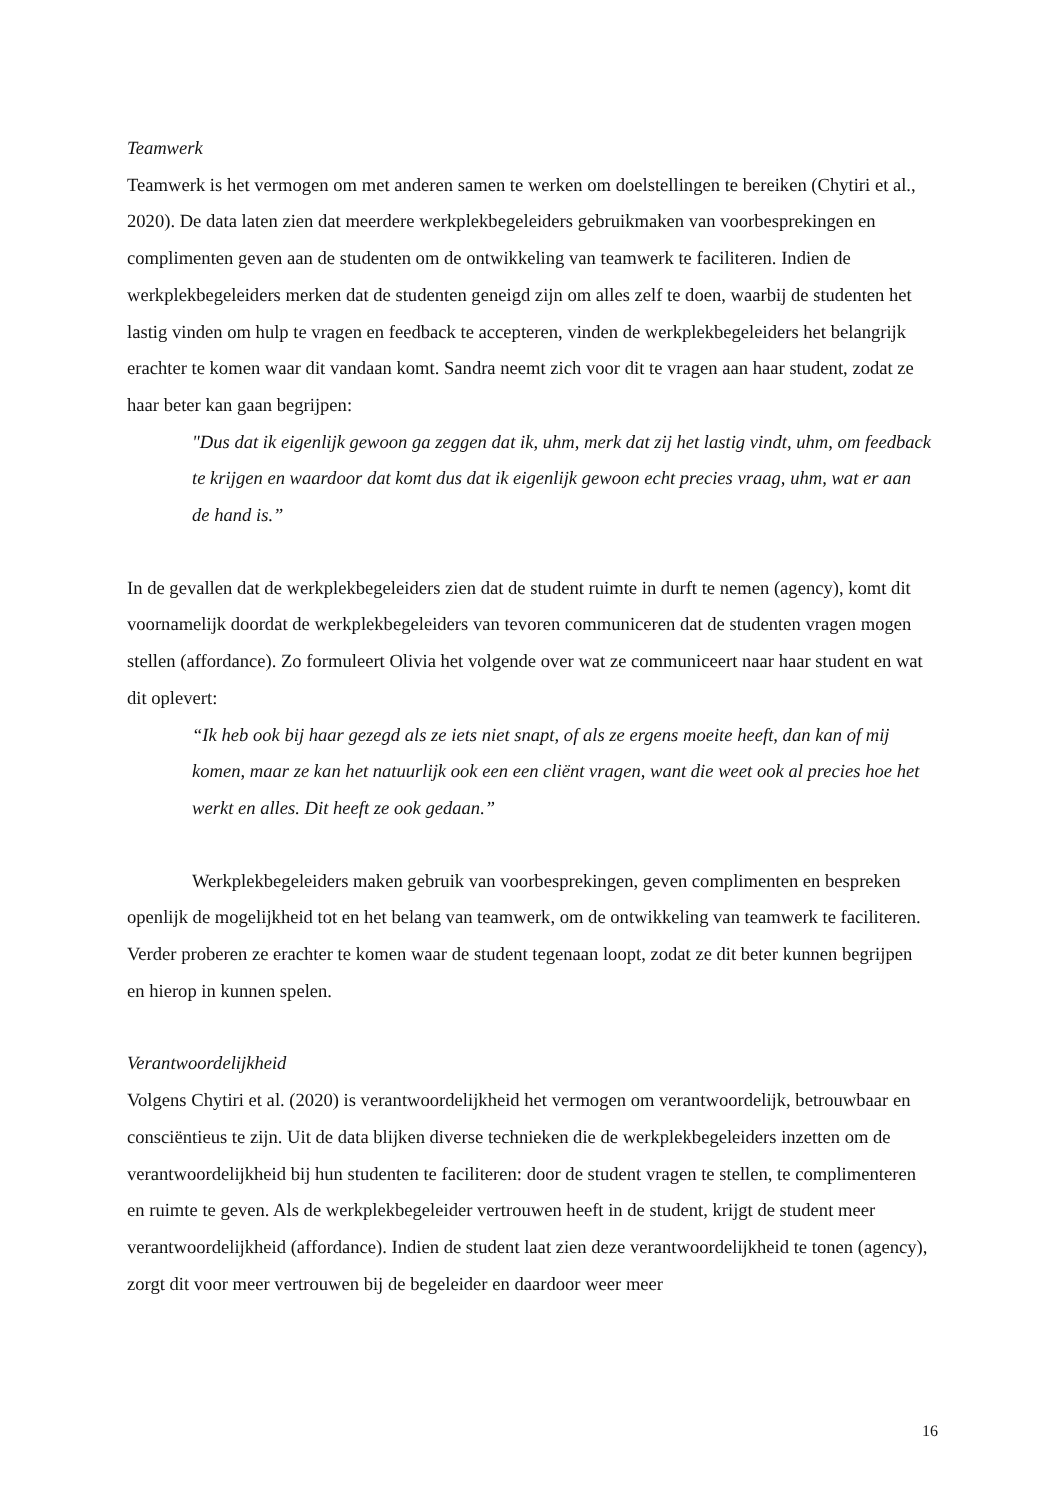Teamwerk
Teamwerk is het vermogen om met anderen samen te werken om doelstellingen te bereiken (Chytiri et al., 2020). De data laten zien dat meerdere werkplekbegeleiders gebruikmaken van voorbesprekingen en complimenten geven aan de studenten om de ontwikkeling van teamwerk te faciliteren. Indien de werkplekbegeleiders merken dat de studenten geneigd zijn om alles zelf te doen, waarbij de studenten het lastig vinden om hulp te vragen en feedback te accepteren, vinden de werkplekbegeleiders het belangrijk erachter te komen waar dit vandaan komt. Sandra neemt zich voor dit te vragen aan haar student, zodat ze haar beter kan gaan begrijpen:
"Dus dat ik eigenlijk gewoon ga zeggen dat ik, uhm, merk dat zij het lastig vindt, uhm, om feedback te krijgen en waardoor dat komt dus dat ik eigenlijk gewoon echt precies vraag, uhm, wat er aan de hand is.”
In de gevallen dat de werkplekbegeleiders zien dat de student ruimte in durft te nemen (agency), komt dit voornamelijk doordat de werkplekbegeleiders van tevoren communiceren dat de studenten vragen mogen stellen (affordance). Zo formuleert Olivia het volgende over wat ze communiceert naar haar student en wat dit oplevert:
“Ik heb ook bij haar gezegd als ze iets niet snapt, of als ze ergens moeite heeft, dan kan of mij komen, maar ze kan het natuurlijk ook een een cliënt vragen, want die weet ook al precies hoe het werkt en alles. Dit heeft ze ook gedaan.”
Werkplekbegeleiders maken gebruik van voorbesprekingen, geven complimenten en bespreken openlijk de mogelijkheid tot en het belang van teamwerk, om de ontwikkeling van teamwerk te faciliteren. Verder proberen ze erachter te komen waar de student tegenaan loopt, zodat ze dit beter kunnen begrijpen en hierop in kunnen spelen.
Verantwoordelijkheid
Volgens Chytiri et al. (2020) is verantwoordelijkheid het vermogen om verantwoordelijk, betrouwbaar en consciëntieus te zijn. Uit de data blijken diverse technieken die de werkplekbegeleiders inzetten om de verantwoordelijkheid bij hun studenten te faciliteren: door de student vragen te stellen, te complimenteren en ruimte te geven. Als de werkplekbegeleider vertrouwen heeft in de student, krijgt de student meer verantwoordelijkheid (affordance). Indien de student laat zien deze verantwoordelijkheid te tonen (agency), zorgt dit voor meer vertrouwen bij de begeleider en daardoor weer meer
16